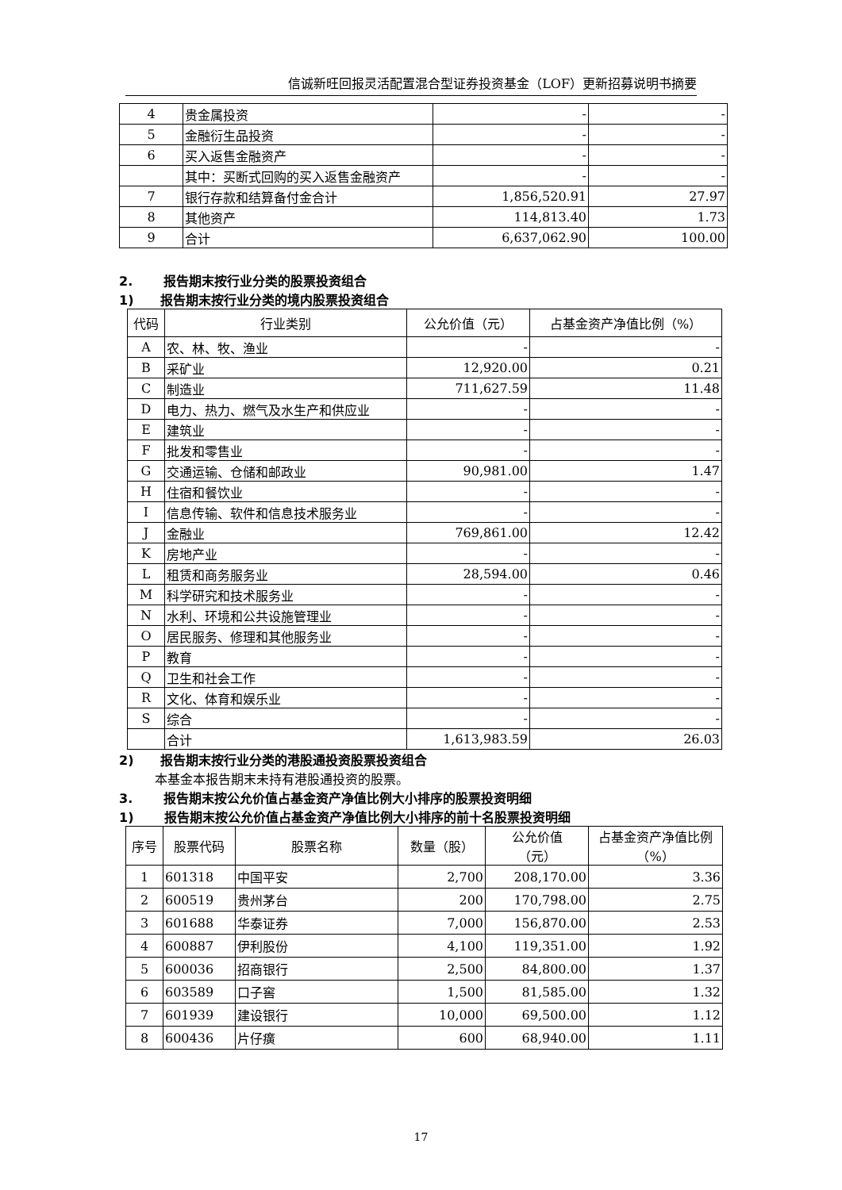信诚新旺回报灵活配置混合型证券投资基金（LOF）更新招募说明书摘要
| 4 | 贵金属投资 | - | - |
| 5 | 金融衍生品投资 | - | - |
| 6 | 买入返售金融资产 | - | - |
| | 其中：买断式回购的买入返售金融资产 | - | - |
| 7 | 银行存款和结算备付金合计 | 1,856,520.91 | 27.97 |
| 8 | 其他资产 | 114,813.40 | 1.73 |
| 9 | 合计 | 6,637,062.90 | 100.00 |
2. 报告期末按行业分类的股票投资组合
1) 报告期末按行业分类的境内股票投资组合
| 代码 | 行业类别 | 公允价值（元） | 占基金资产净值比例（%） |
| --- | --- | --- | --- |
| A | 农、林、牧、渔业 | - | - |
| B | 采矿业 | 12,920.00 | 0.21 |
| C | 制造业 | 711,627.59 | 11.48 |
| D | 电力、热力、燃气及水生产和供应业 | - | - |
| E | 建筑业 | - | - |
| F | 批发和零售业 | - | - |
| G | 交通运输、仓储和邮政业 | 90,981.00 | 1.47 |
| H | 住宿和餐饮业 | - | - |
| I | 信息传输、软件和信息技术服务业 | - | - |
| J | 金融业 | 769,861.00 | 12.42 |
| K | 房地产业 | - | - |
| L | 租赁和商务服务业 | 28,594.00 | 0.46 |
| M | 科学研究和技术服务业 | - | - |
| N | 水利、环境和公共设施管理业 | - | - |
| O | 居民服务、修理和其他服务业 | - | - |
| P | 教育 | - | - |
| Q | 卫生和社会工作 | - | - |
| R | 文化、体育和娱乐业 | - | - |
| S | 综合 | - | - |
| | 合计 | 1,613,983.59 | 26.03 |
2) 报告期末按行业分类的港股通投资股票投资组合
本基金本报告期末未持有港股通投资的股票。
3. 报告期末按公允价值占基金资产净值比例大小排序的股票投资明细
1) 报告期末按公允价值占基金资产净值比例大小排序的前十名股票投资明细
| 序号 | 股票代码 | 股票名称 | 数量（股） | 公允价值 （元） | 占基金资产净值比例（%） |
| --- | --- | --- | --- | --- | --- |
| 1 | 601318 | 中国平安 | 2,700 | 208,170.00 | 3.36 |
| 2 | 600519 | 贵州茅台 | 200 | 170,798.00 | 2.75 |
| 3 | 601688 | 华泰证券 | 7,000 | 156,870.00 | 2.53 |
| 4 | 600887 | 伊利股份 | 4,100 | 119,351.00 | 1.92 |
| 5 | 600036 | 招商银行 | 2,500 | 84,800.00 | 1.37 |
| 6 | 603589 | 口子窖 | 1,500 | 81,585.00 | 1.32 |
| 7 | 601939 | 建设银行 | 10,000 | 69,500.00 | 1.12 |
| 8 | 600436 | 片仔癀 | 600 | 68,940.00 | 1.11 |
17